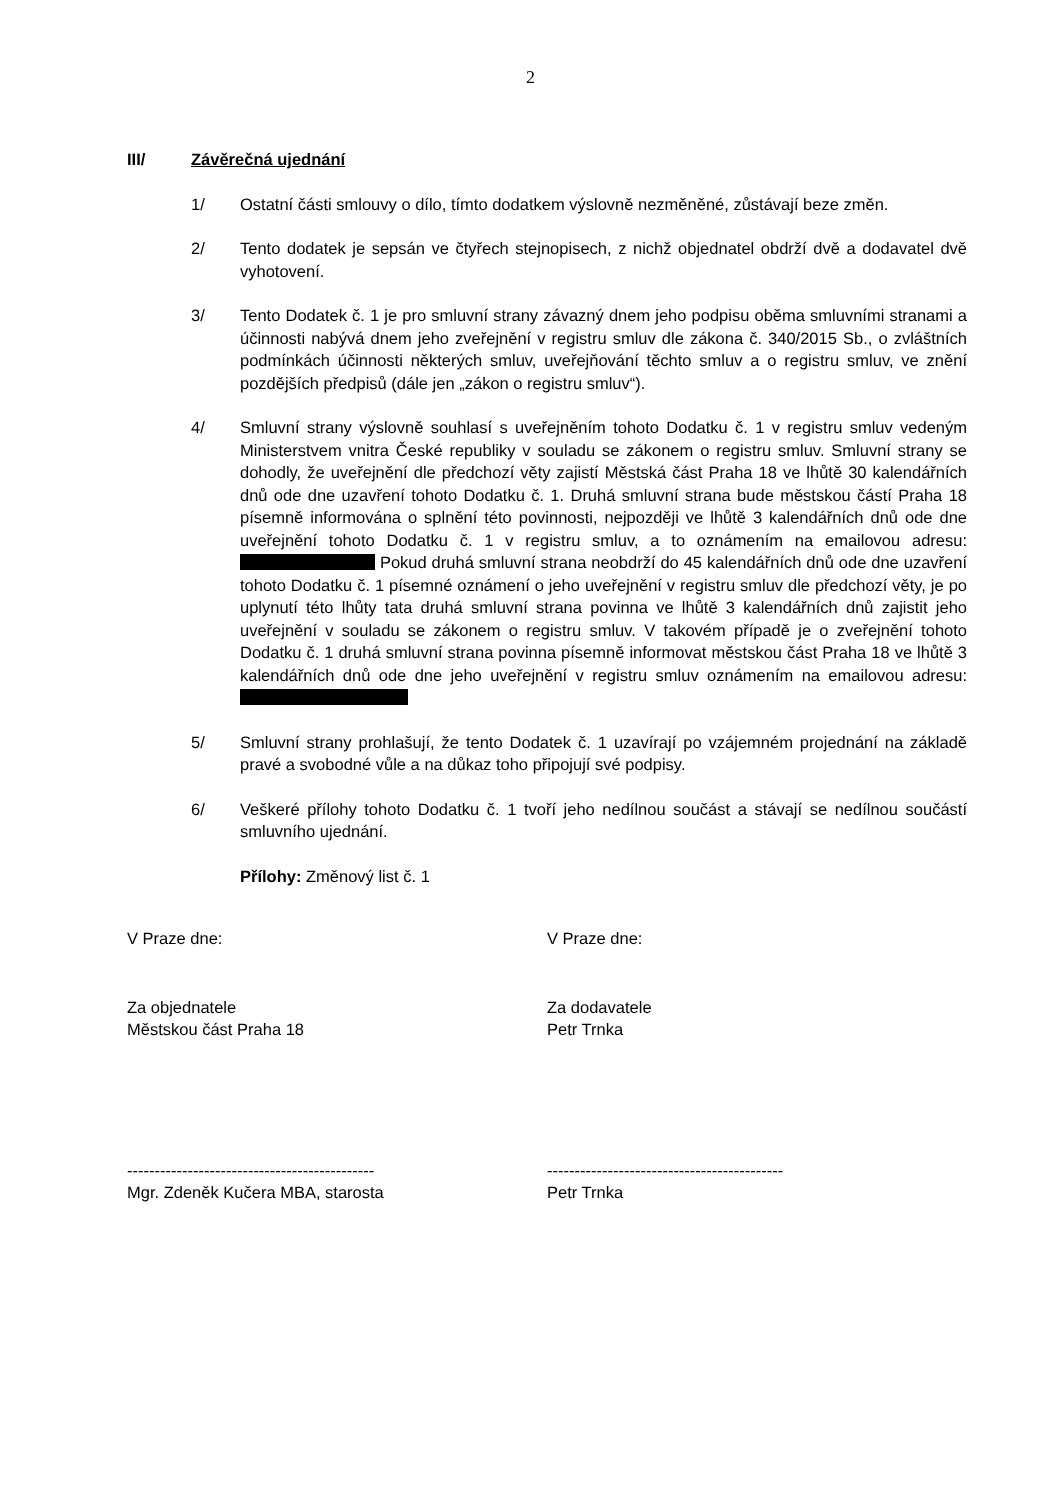2
III/ Závěrečná ujednání
1/ Ostatní části smlouvy o dílo, tímto dodatkem výslovně nezměněné, zůstávají beze změn.
2/ Tento dodatek je sepsán ve čtyřech stejnopisech, z nichž objednatel obdrží dvě a dodavatel dvě vyhotovení.
3/ Tento Dodatek č. 1 je pro smluvní strany závazný dnem jeho podpisu oběma smluvními stranami a účinnosti nabývá dnem jeho zveřejnění v registru smluv dle zákona č. 340/2015 Sb., o zvláštních podmínkách účinnosti některých smluv, uveřejňování těchto smluv a o registru smluv, ve znění pozdějších předpisů (dále jen „zákon o registru smluv“).
4/ Smluvní strany výslovně souhlasí s uveřejněním tohoto Dodatku č. 1 v registru smluv vedeným Ministerstvem vnitra České republiky v souladu se zákonem o registru smluv. Smluvní strany se dohodly, že uveřejnění dle předchozí věty zajistí Městská část Praha 18 ve lhůtě 30 kalendářních dnů ode dne uzavření tohoto Dodatku č. 1. Druhá smluvní strana bude městskou částí Praha 18 písemně informována o splnění této povinnosti, nejpozději ve lhůtě 3 kalendářních dnů ode dne uveřejnění tohoto Dodatku č. 1 v registru smluv, a to oznámením na emailovou adresu: Pokud druhá smluvní strana neobdrží do 45 kalendářních dnů ode dne uzavření tohoto Dodatku č. 1 písemné oznámení o jeho uveřejnění v registru smluv dle předchozí věty, je po uplynutí této lhůty tata druhá smluvní strana povinna ve lhůtě 3 kalendářních dnů zajistit jeho uveřejnění v souladu se zákonem o registru smluv. V takovém případě je o zveřejnění tohoto Dodatku č. 1 druhá smluvní strana povinna písemně informovat městskou část Praha 18 ve lhůtě 3 kalendářních dnů ode dne jeho uveřejnění v registru smluv oznámením na emailovou adresu:
5/ Smluvní strany prohlašují, že tento Dodatek č. 1 uzavírají po vzájemném projednání na základě pravé a svobodné vůle a na důkaz toho připojují své podpisy.
6/ Veškeré přílohy tohoto Dodatku č. 1 tvoří jeho nedílnou součást a stávají se nedílnou součástí smluvního ujednání.
Přílohy: Změnový list č. 1
V Praze dne: V Praze dne:
Za objednatele
Městskou část Praha 18
Za dodavatele
Petr Trnka
--------------------------------------------- -------------------------------------------
Mgr. Zdeněk Kučera MBA, starosta Petr Trnka